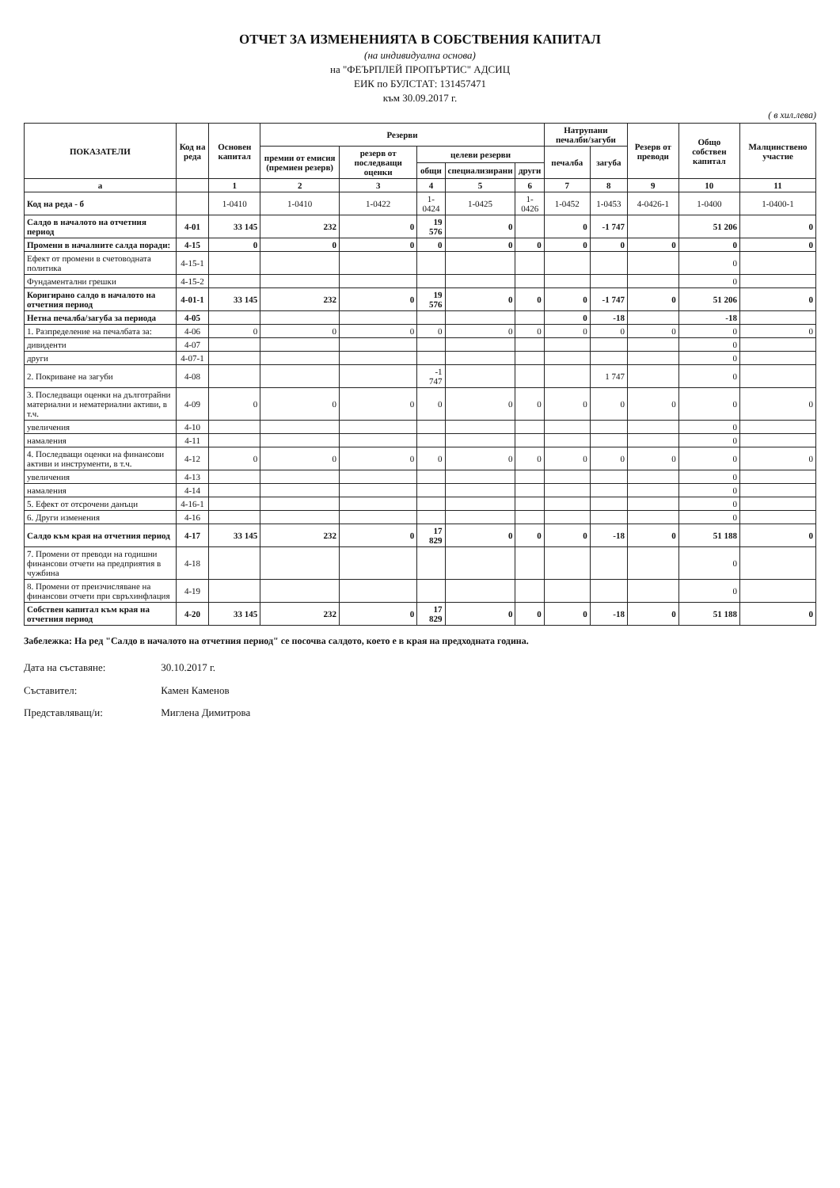ОТЧЕТ ЗА ИЗМЕНЕНИЯТА В СОБСТВЕНИЯ КАПИТАЛ
(на индивидуална основа)
на "ФЕЪРПЛЕЙ ПРОПЪРТИС" АДСИЦ
ЕИК по БУЛСТАТ: 131457471
към 30.09.2017 г.
( в хил.лева)
| ПОКАЗАТЕЛИ | Код на реда | Основен капитал | Резерви | | | | | Натрупани печалби/загуби | | Резерв от преводи | Общо собствен капитал | Малцинствено участие |
| --- | --- | --- | --- | --- | --- | --- | --- | --- | --- | --- | --- | --- |
| | | | премии от емисия (премиен резерв) | резерв от последващи оценки | целеви резерви | | | печалба | загуба | | | |
| | | | | | общи | специализирани | други | | | | | |
| а | | 1 | 2 | 3 | 4 | 5 | 6 | 7 | 8 | 9 | 10 | 11 |
| Код на реда - б | | 1-0410 | 1-0410 | 1-0422 | 1-0424 | 1-0425 | 1-0426 | 1-0452 | 1-0453 | 4-0426-1 | 1-0400 | 1-0400-1 |
| Салдо в началото на отчетния период | 4-01 | 33 145 | 232 | 0 | 19 576 | 0 | | 0 | -1 747 | | 51 206 | 0 |
| Промени в началните салда поради: | 4-15 | 0 | 0 | 0 | 0 | 0 | 0 | 0 | 0 | 0 | 0 | 0 |
| Ефект от промени в счетоводната политика | 4-15-1 | | | | | | | | | | 0 | |
| Фундаментални грешки | 4-15-2 | | | | | | | | | | 0 | |
| Коригирано салдо в началото на отчетния период | 4-01-1 | 33 145 | 232 | 0 | 19 576 | 0 | 0 | 0 | -1 747 | 0 | 51 206 | 0 |
| Нетна печалба/загуба за периода | 4-05 | | | | | | | 0 | -18 | | -18 | |
| 1. Разпределение на печалбата за: | 4-06 | 0 | 0 | 0 | 0 | 0 | 0 | 0 | 0 | 0 | 0 | 0 |
| дивиденти | 4-07 | | | | | | | | | | 0 | |
| други | 4-07-1 | | | | | | | | | | 0 | |
| 2. Покриване на загуби | 4-08 | | | | -1 747 | | | | 1 747 | | 0 | |
| 3. Последващи оценки на дълготрайни материални и нематериални активи, в т.ч. | 4-09 | 0 | 0 | 0 | 0 | 0 | 0 | 0 | 0 | 0 | 0 | 0 |
| увеличения | 4-10 | | | | | | | | | | 0 | |
| намаления | 4-11 | | | | | | | | | | 0 | |
| 4. Последващи оценки на финансови активи и инструменти, в т.ч. | 4-12 | 0 | 0 | 0 | 0 | 0 | 0 | 0 | 0 | 0 | 0 | 0 |
| увеличения | 4-13 | | | | | | | | | | 0 | |
| намаления | 4-14 | | | | | | | | | | 0 | |
| 5. Ефект от отсрочени данъци | 4-16-1 | | | | | | | | | | 0 | |
| 6. Други изменения | 4-16 | | | | | | | | | | 0 | |
| Салдо към края на отчетния период | 4-17 | 33 145 | 232 | 0 | 17 829 | 0 | 0 | 0 | -18 | 0 | 51 188 | 0 |
| 7. Промени от преводи на годишни финансови отчети на предприятия в чужбина | 4-18 | | | | | | | | | | 0 | |
| 8. Промени от преизчисляване на финансови отчети при свръхинфлация | 4-19 | | | | | | | | | | 0 | |
| Собствен капитал към края на отчетния период | 4-20 | 33 145 | 232 | 0 | 17 829 | 0 | 0 | 0 | -18 | 0 | 51 188 | 0 |
Забележка: На ред "Салдо в началото на отчетния период" се посочва салдото, което е в края на предходната година.
Дата на съставяне: 30.10.2017 г.
Съставител: Камен Каменов
Представляващ/и: Миглена Димитрова